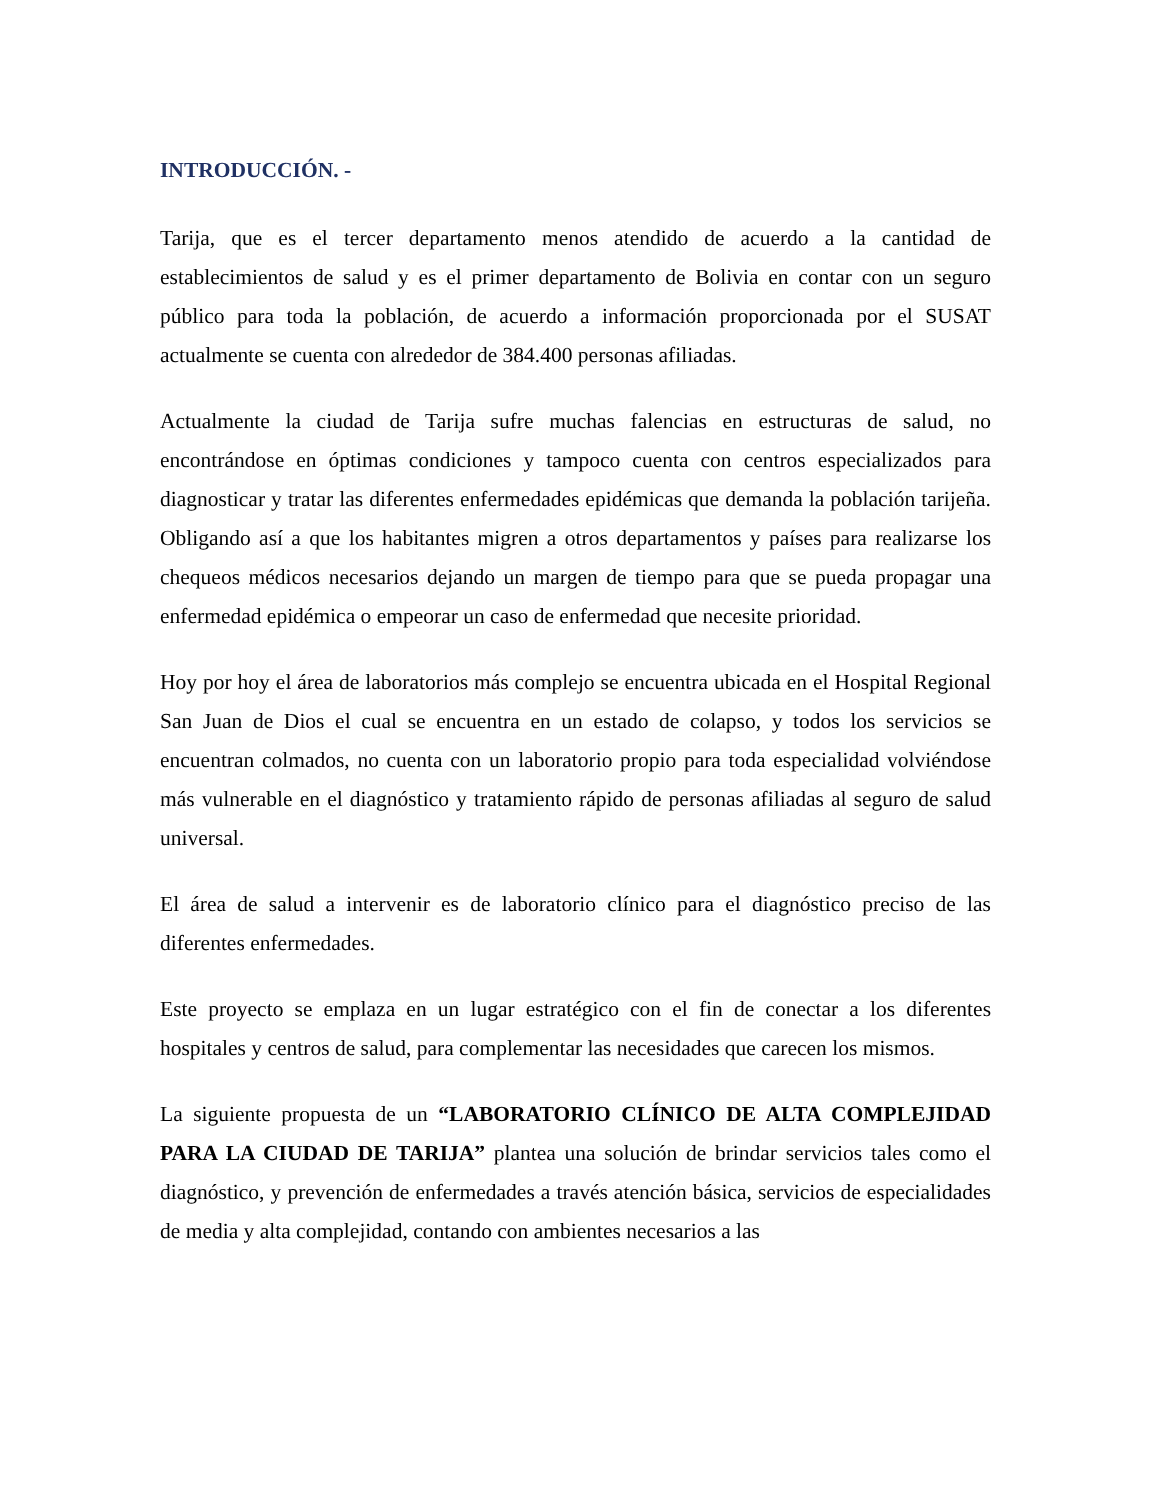INTRODUCCIÓN. -
Tarija, que es el tercer departamento menos atendido de acuerdo a la cantidad de establecimientos de salud y es el primer departamento de Bolivia en contar con un seguro público para toda la población, de acuerdo a información proporcionada por el SUSAT actualmente se cuenta con alrededor de 384.400 personas afiliadas.
Actualmente la ciudad de Tarija sufre muchas falencias en estructuras de salud, no encontrándose en óptimas condiciones y tampoco cuenta con centros especializados para diagnosticar y tratar las diferentes enfermedades epidémicas que demanda la población tarijeña. Obligando así a que los habitantes migren a otros departamentos y países para realizarse los chequeos médicos necesarios dejando un margen de tiempo para que se pueda propagar una enfermedad epidémica o empeorar un caso de enfermedad que necesite prioridad.
Hoy por hoy el área de laboratorios más complejo se encuentra ubicada en el Hospital Regional San Juan de Dios el cual se encuentra en un estado de colapso, y todos los servicios se encuentran colmados, no cuenta con un laboratorio propio para toda especialidad volviéndose más vulnerable en el diagnóstico y tratamiento rápido de personas afiliadas al seguro de salud universal.
El área de salud a intervenir es de laboratorio clínico para el diagnóstico preciso de las diferentes enfermedades.
Este proyecto se emplaza en un lugar estratégico con el fin de conectar a los diferentes hospitales y centros de salud, para complementar las necesidades que carecen los mismos.
La siguiente propuesta de un “LABORATORIO CLÍNICO DE ALTA COMPLEJIDAD PARA LA CIUDAD DE TARIJA” plantea una solución de brindar servicios tales como el diagnóstico, y prevención de enfermedades a través atención básica, servicios de especialidades de media y alta complejidad, contando con ambientes necesarios a las